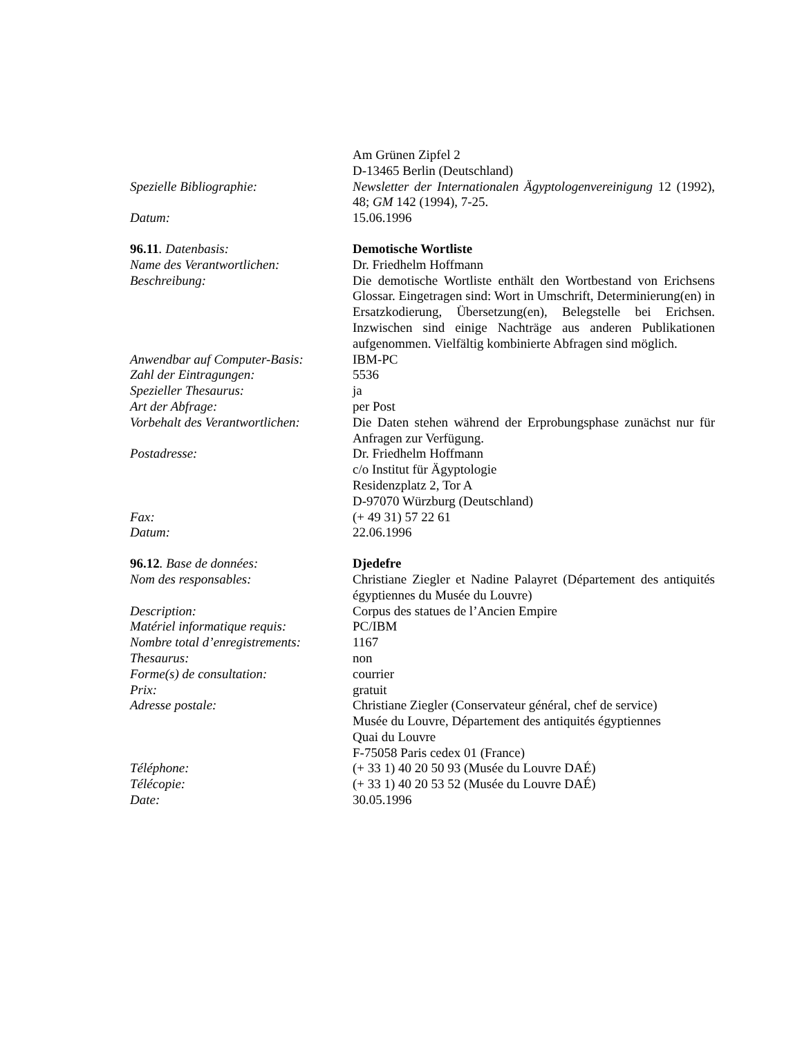Am Grünen Zipfel 2
D-13465 Berlin (Deutschland)
Spezielle Bibliographie: Newsletter der Internationalen Ägyptologenvereinigung 12 (1992), 48; GM 142 (1994), 7-25.
Datum: 15.06.1996
96.11. Datenbasis: Demotische Wortliste
Name des Verantwortlichen: Dr. Friedhelm Hoffmann
Beschreibung: Die demotische Wortliste enthält den Wortbestand von Erichsens Glossar. Eingetragen sind: Wort in Umschrift, Determinierung(en) in Ersatzkodierung, Übersetzung(en), Belegstelle bei Erichsen. Inzwischen sind einige Nachträge aus anderen Publikationen aufgenommen. Vielfältig kombinierte Abfragen sind möglich.
Anwendbar auf Computer-Basis:
IBM-PC
Zahl der Eintragungen: 5536
Spezieller Thesaurus: ja
Art der Abfrage: per Post
Vorbehalt des Verantwortlichen:
Die Daten stehen während der Erprobungsphase zunächst nur für Anfragen zur Verfügung.
Postadresse: Dr. Friedhelm Hoffmann
c/o Institut für Ägyptologie
Residenzplatz 2, Tor A
D-97070 Würzburg (Deutschland)
Fax: (+ 49 31) 57 22 61
Datum: 22.06.1996
96.12. Base de données: Djedefre
Nom des responsables: Christiane Ziegler et Nadine Palayret (Département des antiquités égyptiennes du Musée du Louvre)
Description: Corpus des statues de l’Ancien Empire
Matériel informatique requis:
PC/IBM
Nombre total d’enregistrements:
1167
Thesaurus: non
Forme(s) de consultation: courrier
Prix: gratuit
Adresse postale: Christiane Ziegler (Conservateur général, chef de service)
Musée du Louvre, Département des antiquités égyptiennes
Quai du Louvre
F-75058 Paris cedex 01 (France)
Téléphone: (+ 33 1) 40 20 50 93 (Musée du Louvre DAÉ)
Télécopie: (+ 33 1) 40 20 53 52 (Musée du Louvre DAÉ)
Date: 30.05.1996